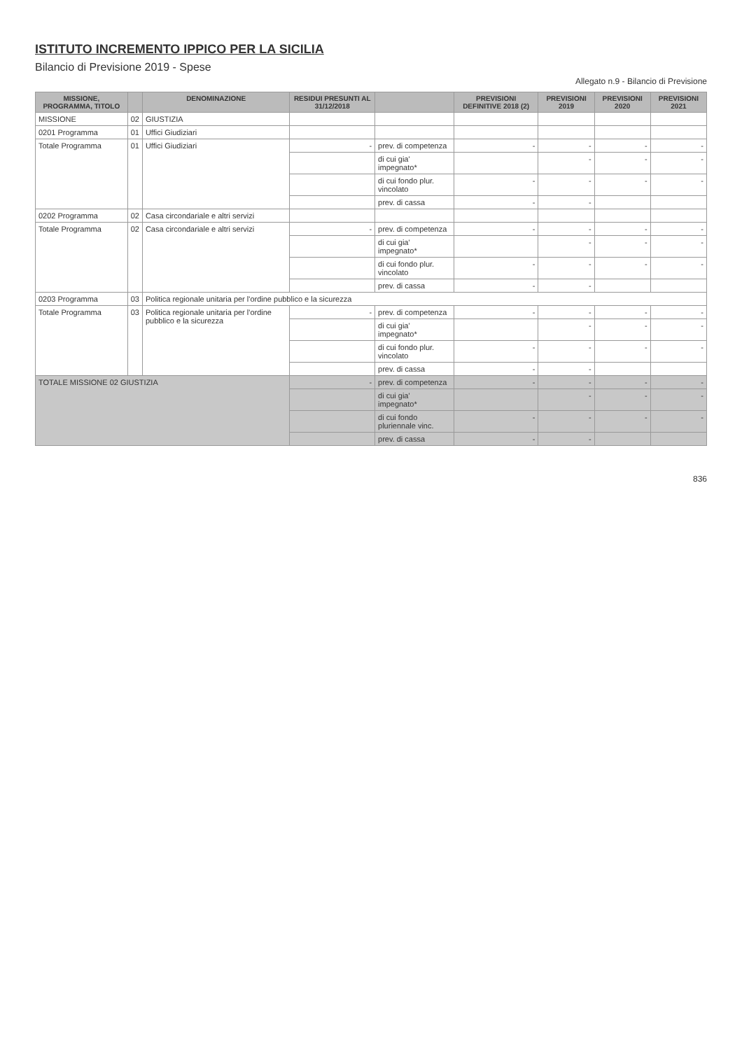ISTITUTO INCREMENTO IPPICO PER LA SICILIA
Bilancio di Previsione 2019 - Spese
Allegato n.9 - Bilancio di Previsione
| MISSIONE, PROGRAMMA, TITOLO | | DENOMINAZIONE | RESIDUI PRESUNTI AL 31/12/2018 | | PREVISIONI DEFINITIVE 2018 (2) | PREVISIONI 2019 | PREVISIONI 2020 | PREVISIONI 2021 |
| --- | --- | --- | --- | --- | --- | --- | --- | --- |
| MISSIONE | 02 | GIUSTIZIA | | | | | | |
| 0201 Programma | 01 | Uffici Giudiziari | | | | | | |
| Totale Programma | 01 | Uffici Giudiziari | - | prev. di competenza | - | - | - | - |
| | | | | di cui gia' impegnato* | | - | - | - |
| | | | | di cui fondo plur. vincolato | - | - | - | - |
| | | | | prev. di cassa | - | - | | |
| 0202 Programma | 02 | Casa circondariale e altri servizi | | | | | | |
| Totale Programma | 02 | Casa circondariale e altri servizi | - | prev. di competenza | - | - | - | - |
| | | | | di cui gia' impegnato* | | - | - | - |
| | | | | di cui fondo plur. vincolato | - | - | - | - |
| | | | | prev. di cassa | - | - | | |
| 0203 Programma | 03 | Politica regionale unitaria per l'ordine pubblico e la sicurezza | | | | | | |
| Totale Programma | 03 | Politica regionale unitaria per l'ordine pubblico e la sicurezza | - | prev. di competenza | - | - | - | - |
| | | | | di cui gia' impegnato* | | - | - | - |
| | | | | di cui fondo plur. vincolato | - | - | - | - |
| | | | | prev. di cassa | - | - | | |
| TOTALE MISSIONE 02 GIUSTIZIA | | | - | prev. di competenza | - | - | - | - |
| | | | | di cui gia' impegnato* | | - | - | - |
| | | | | di cui fondo pluriennale vinc. | - | - | - | - |
| | | | | prev. di cassa | - | - | | |
836